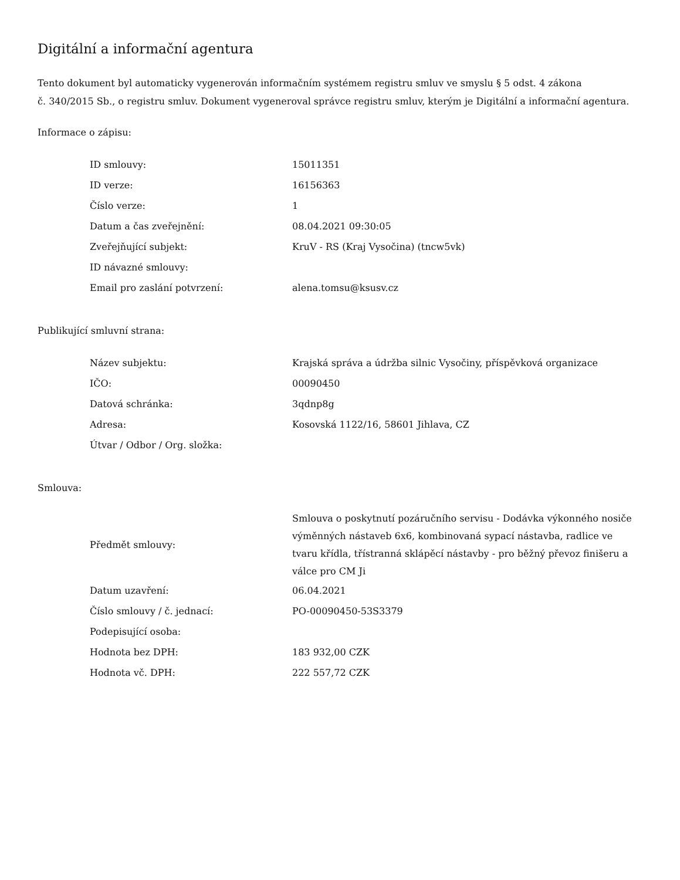Digitální a informační agentura
Tento dokument byl automaticky vygenerován informačním systémem registru smluv ve smyslu § 5 odst. 4 zákona
č. 340/2015 Sb., o registru smluv. Dokument vygeneroval správce registru smluv, kterým je Digitální a informační agentura.
Informace o zápisu:
| ID smlouvy: | 15011351 |
| ID verze: | 16156363 |
| Číslo verze: | 1 |
| Datum a čas zveřejnění: | 08.04.2021 09:30:05 |
| Zveřejňující subjekt: | KruV - RS (Kraj Vysočina) (tncw5vk) |
| ID návazné smlouvy: | |
| Email pro zaslání potvrzení: | alena.tomsu@ksusv.cz |
Publikující smluvní strana:
| Název subjektu: | Krajská správa a údržba silnic Vysočiny, příspěvková organizace |
| IČO: | 00090450 |
| Datová schránka: | 3qdnp8g |
| Adresa: | Kosovská 1122/16, 58601 Jihlava, CZ |
| Útvar / Odbor / Org. složka: | |
Smlouva:
| Předmět smlouvy: | Smlouva o poskytnutí pozáručního servisu - Dodávka výkonného nosiče výměnných nástaveb 6x6, kombinovaná sypací nástavba, radlice ve tvaru křídla, třístranná sklápěcí nástavby - pro běžný převoz finišeru a válce pro CM Ji |
| Datum uzavření: | 06.04.2021 |
| Číslo smlouvy / č. jednací: | PO-00090450-53S3379 |
| Podepisující osoba: | |
| Hodnota bez DPH: | 183 932,00 CZK |
| Hodnota vč. DPH: | 222 557,72 CZK |